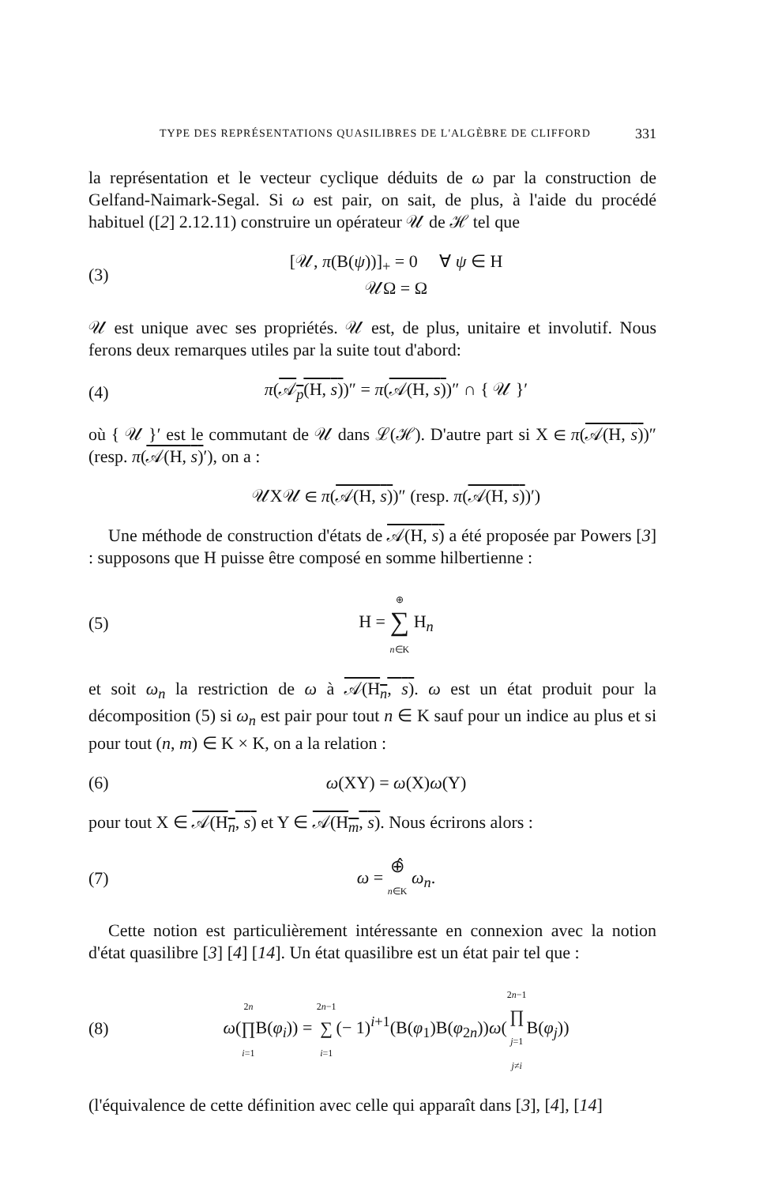TYPE DES REPRÉSENTATIONS QUASILIBRES DE L'ALGÈBRE DE CLIFFORD 331
la représentation et le vecteur cyclique déduits de ω par la construction de Gelfand-Naimark-Segal. Si ω est pair, on sait, de plus, à l'aide du procédé habituel ([2] 2.12.11) construire un opérateur 𝒰 de ℋ tel que
(3) [𝒰, π(B(ψ))]<sub>+</sub> = 0 ∀ ψ ∈ H
𝒰Ω = Ω
𝒰 est unique avec ses propriétés. 𝒰 est, de plus, unitaire et involutif. Nous ferons deux remarques utiles par la suite tout d'abord:
(4) π(𝒜<sub>p</sub>(H, s))″ = π(𝒜(H, s))″ ∩ { 𝒰 }′
où { 𝒰 }′ est le commutant de 𝒰 dans ℒ(ℋ). D'autre part si X ∈ π(𝒜(H, s))″ (resp. π(𝒜(H, s)′), on a :
𝒰X𝒰 ∈ π(𝒜(H, s))″ (resp. π(𝒜(H, s))′)
Une méthode de construction d'états de 𝒜(H, s) a été proposée par Powers [3] : supposons que H puisse être composé en somme hilbertienne :
(5) H = ⊕
∑
n∈K H<sub>n</sub>
et soit ω<sub>n</sub> la restriction de ω à 𝒜(H<sub>n</sub>, s). ω est un état produit pour la décomposition (5) si ω<sub>n</sub> est pair pour tout n ∈ K sauf pour un indice au plus et si pour tout (n, m) ∈ K × K, on a la relation :
(6) ω(XY) = ω(X)ω(Y)
pour tout X ∈ 𝒜(H<sub>n</sub>, s) et Y ∈ 𝒜(H<sub>m</sub>, s). Nous écrirons alors :
(7) ω = ⊕̂
n∈K ω<sub>n</sub>.
Cette notion est particulièrement intéressante en connexion avec la notion d'état quasilibre [3] [4] [14]. Un état quasilibre est un état pair tel que :
(8) ω(2n
∏
i=1 B(φ<sub>i</sub>)) = 2n−1
∑
i=1(− 1)<sup>i+1</sup>(B(φ<sub>1</sub>)B(φ<sub>2n</sub>))ω(2n−1
∏
j=1
j≠i B(φ<sub>j</sub>))
(l'équivalence de cette définition avec celle qui apparaît dans [3], [4], [14]